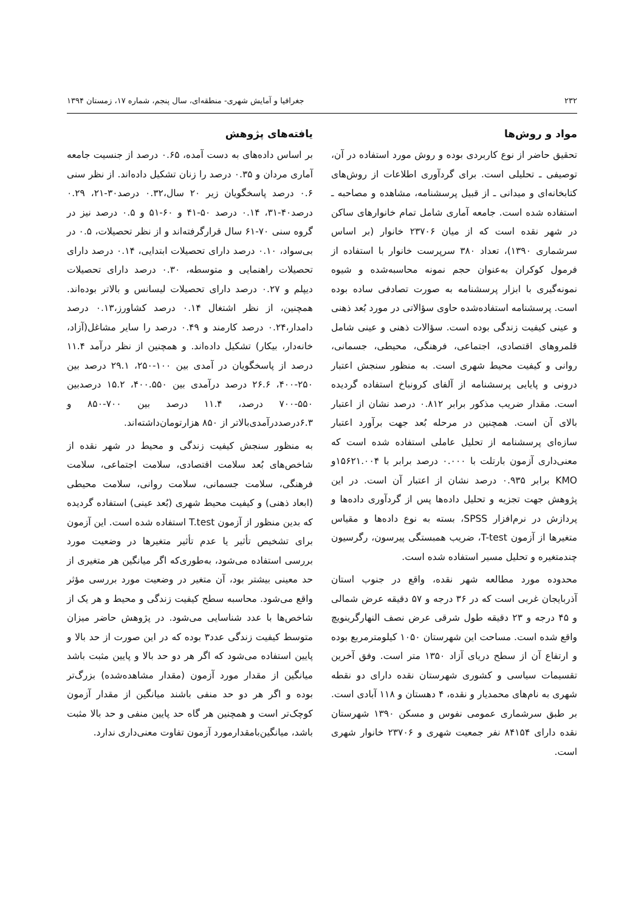۲۳۲ جغرافیا و آمایش شهری- منطقه‌ای، سال پنجم، شماره ۱۷، زمستان ۱۳۹۴
مواد و روش‌ها
تحقیق حاضر از نوع کاربردی بوده و روش مورد استفاده در آن، توصیفی ـ تحلیلی است. برای گردآوری اطلاعات از روش‌های کتابخانه‌ای و میدانی ـ از قبیل پرسشنامه، مشاهده و مصاحبه ـ استفاده شده است. جامعه آماری شامل تمام خانوارهای ساکن در شهر نقده است که از میان ۲۳۷۰۶ خانوار (بر اساس سرشماری ۱۳۹۰)، تعداد ۳۸۰ سرپرست خانوار با استفاده از فرمول کوکران به‌عنوان حجم نمونه محاسبه‌شده و شیوه نمونه‌گیری با ابزار پرسشنامه به صورت تصادفی ساده بوده است. پرسشنامه استفاده‌شده حاوی سؤالاتی در مورد بُعد ذهنی و عینی کیفیت زندگی بوده است. سؤالات ذهنی و عینی شامل قلمروهای اقتصادی، اجتماعی، فرهنگی، محیطی، جسمانی، روانی و کیفیت محیط شهری است. به منظور سنجش اعتبار درونی و پایایی پرسشنامه از آلفای کرونباخ استفاده گردیده است. مقدار ضریب مذکور برابر ۰.۸۱۲ درصد نشان از اعتبار بالای آن است. همچنین در مرحله بُعد جهت برآورد اعتبار سازه‌ای پرسشنامه از تحلیل عاملی استفاده شده است که معنی‌داری آزمون بارتلت با ۰.۰۰۰ درصد برابر با ۱۵۶۲۱.۰۰۴و KMO برابر ۰.۹۳۵ درصد نشان از اعتبار آن است. در این پژوهش جهت تجزیه و تحلیل داده‌ها پس از گردآوری داده‌ها و پردازش در نرم‌افزار SPSS، بسته به نوع داده‌ها و مقیاس متغیرها از آزمون T-test، ضریب همبستگی پیرسون، رگرسیون چندمتغیره و تحلیل مسیر استفاده شده است.
محدوده مورد مطالعه شهر نقده، واقع در جنوب استان آذربایجان غربی است که در ۳۶ درجه و ۵۷ دقیقه عرض شمالی و ۴۵ درجه و ۲۳ دقیقه طول شرقی عرض نصف النهارگرینویچ واقع شده است. مساحت این شهرستان ۱۰۵۰ کیلومترمربع بوده و ارتفاع آن از سطح دریای آزاد ۱۳۵۰ متر است. وفق آخرین تقسیمات سیاسی و کشوری شهرستان نقده دارای دو نقطه شهری به نام‌های محمدیار و نقده، ۴ دهستان و ۱۱۸ آبادی است. بر طبق سرشماری عمومی نفوس و مسکن ۱۳۹۰ شهرستان نقده دارای ۸۴۱۵۴ نفر جمعیت شهری و ۲۳۷۰۶ خانوار شهری است.
یافته‌های پژوهش
بر اساس داده‌های به دست آمده، ۰.۶۵ درصد از جنسیت جامعه آماری مردان و ۰.۳۵ درصد را زنان تشکیل داده‌اند. از نظر سنی ۰.۶ درصد پاسخگویان زیر ۲۰ سال،۰.۳۲ درصد۳۰-۲۱، ۰.۲۹ درصد۴۰-۳۱، ۰.۱۴ درصد ۵۰-۴۱ و ۶۰-۵۱ و ۰.۵ درصد نیز در گروه سنی ۷۰-۶۱ سال قرارگرفته‌اند و از نظر تحصیلات، ۰.۵ در بی‌سواد، ۰.۱۰ درصد دارای تحصیلات ابتدایی، ۰.۱۴ درصد دارای تحصیلات راهنمایی و متوسطه، ۰.۳۰ درصد دارای تحصیلات دیپلم و ۰.۲۷ درصد دارای تحصیلات لیسانس و بالاتر بوده‌اند. همچنین، از نظر اشتغال ۰.۱۴ درصد کشاورز،۰.۱۳ درصد دامدار،۰.۲۴ درصد کارمند و ۰.۴۹ درصد را سایر مشاغل(آزاد، خانه‌دار، بیکار) تشکیل داده‌اند. و همچنین از نظر درآمد ۱۱.۴ درصد از پاسخگویان در آمدی بین ۱۰۰-۲۵۰، ۲۹.۱ درصد بین ۲۵۰-۴۰۰، ۲۶.۶ درصد درآمدی بین ۴۰۰.۵۵۰، ۱۵.۲ درصدبین ۵۵۰-۷۰۰ درصد، ۱۱.۴ درصد بین ۷۰۰-۸۵۰ و ۶.۳درصددرآمدی‌بالاتر از ۸۵۰ هزارتومان‌داشته‌اند.
به منظور سنجش کیفیت زندگی و محیط در شهر نقده از شاخص‌های بُعد سلامت اقتصادی، سلامت اجتماعی، سلامت فرهنگی، سلامت جسمانی، سلامت روانی، سلامت محیطی (ابعاد ذهنی) و کیفیت محیط شهری (بُعد عینی) استفاده گردیده که بدین منظور از آزمون T.test استفاده شده است. این آزمون برای تشخیص تأثیر یا عدم تأثیر متغیرها در وضعیت مورد بررسی استفاده می‌شود، به‌طوری‌که اگر میانگین هر متغیری از حد معینی بیشتر بود، آن متغیر در وضعیت مورد بررسی مؤثر واقع می‌شود. محاسبه سطح کیفیت زندگی و محیط و هر یک از شاخص‌ها با عدد شناسایی می‌شود. در پژوهش حاضر میزان متوسط کیفیت زندگی عدد۳ بوده که در این صورت از حد بالا و پایین استفاده می‌شود که اگر هر دو حد بالا و پایین مثبت باشد میانگین از مقدار مورد آزمون (مقدار مشاهده‌شده) بزرگ‌تر بوده و اگر هر دو حد منفی باشند میانگین از مقدار آزمون کوچک‌تر است و همچنین هر گاه حد پایین منفی و حد بالا مثبت باشد، میانگین‌بامقدارمورد آزمون تفاوت معنی‌داری ندارد.